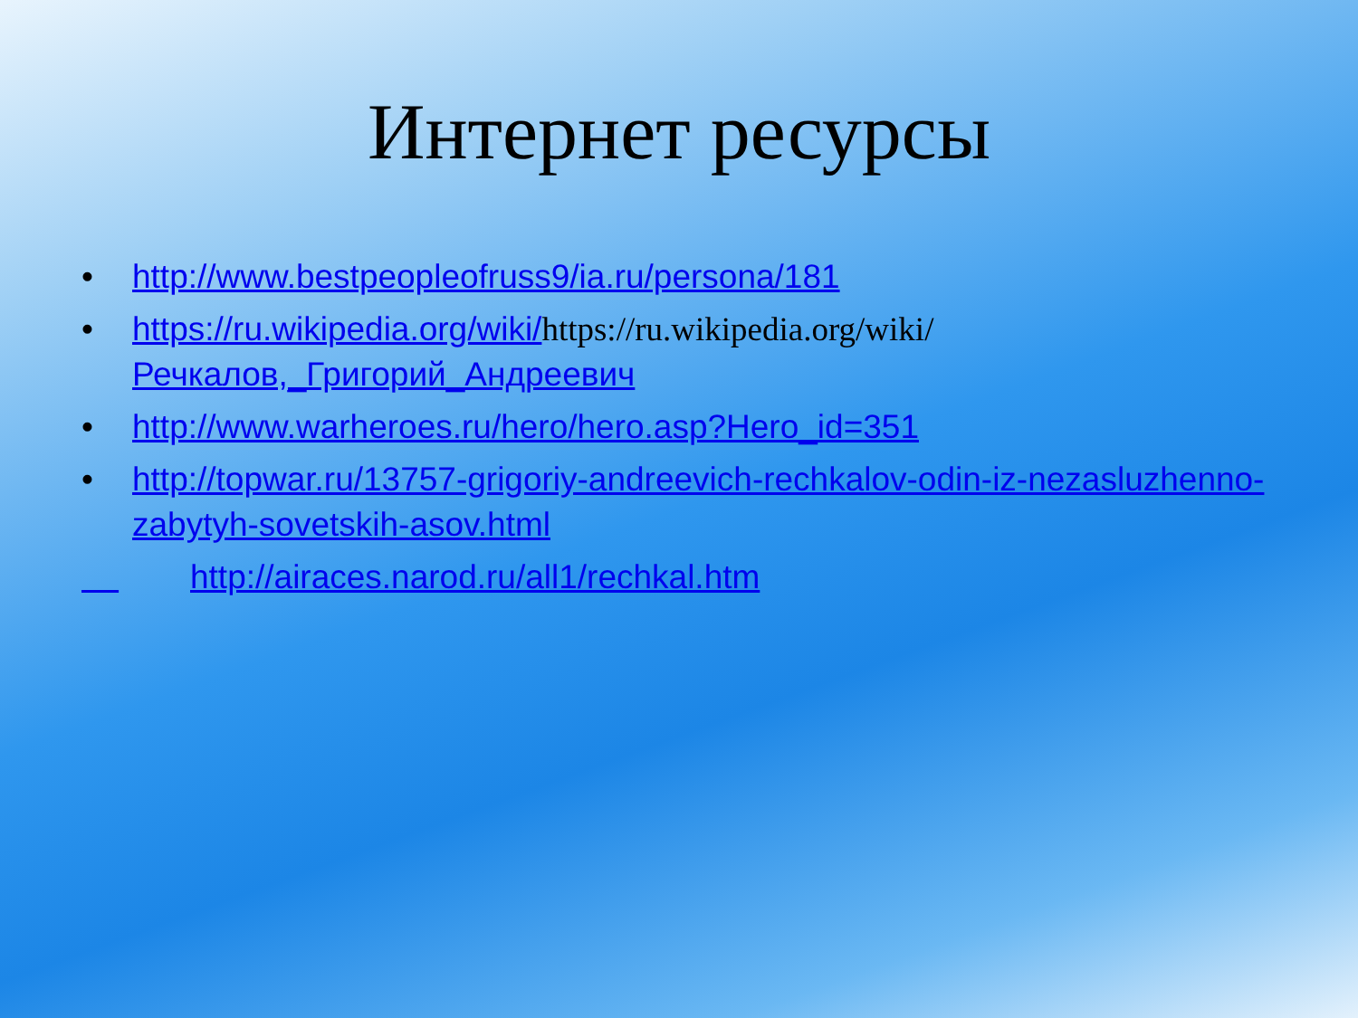Интернет ресурсы
• http://www.bestpeopleofruss9/ia.ru/persona/181
• https://ru.wikipedia.org/wiki/https://ru.wikipedia.org/wiki/Речкалов,_Григорий_Андреевич
• http://www.warheroes.ru/hero/hero.asp?Hero_id=351
• http://topwar.ru/13757-grigoriy-andreevich-rechkalov-odin-iz-nezasluzhenno-zabytyh-sovetskih-asov.html
http://airaces.narod.ru/all1/rechkal.htm